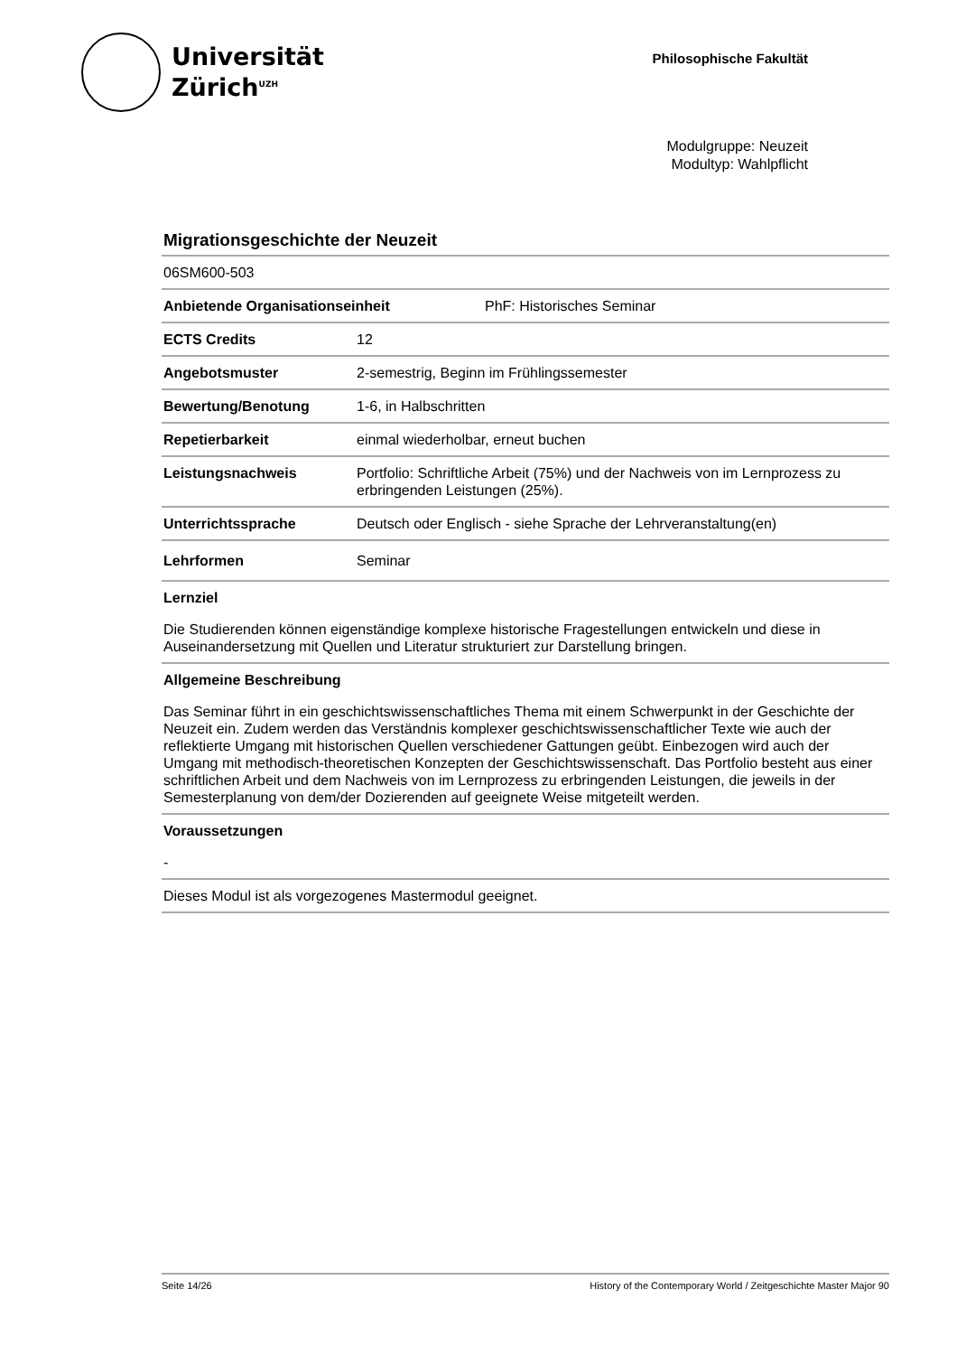Universität
Zürich<sup>UZH</sup>
Philosophische Fakultät
Modulgruppe: Neuzeit
Modultyp: Wahlpflicht
Migrationsgeschichte der Neuzeit
06SM600-503
Anbietende Organisationseinheit PhF: Historisches Seminar
ECTS Credits 12
Angebotsmuster 2-semestrig, Beginn im Frühlingssemester
Bewertung/Benotung 1-6, in Halbschritten
Repetierbarkeit einmal wiederholbar, erneut buchen
Leistungsnachweis Portfolio: Schriftliche Arbeit (75%) und der Nachweis von im Lernprozess zu erbringenden Leistungen (25%).
Unterrichtssprache Deutsch oder Englisch - siehe Sprache der Lehrveranstaltung(en)
Lehrformen Seminar
Lernziel
Die Studierenden können eigenständige komplexe historische Fragestellungen entwickeln und diese in Auseinandersetzung mit Quellen und Literatur strukturiert zur Darstellung bringen.
Allgemeine Beschreibung
Das Seminar führt in ein geschichtswissenschaftliches Thema mit einem Schwerpunkt in der Geschichte der Neuzeit ein. Zudem werden das Verständnis komplexer geschichtswissenschaftlicher Texte wie auch der reflektierte Umgang mit historischen Quellen verschiedener Gattungen geübt. Einbezogen wird auch der Umgang mit methodisch-theoretischen Konzepten der Geschichtswissenschaft. Das Portfolio besteht aus einer schriftlichen Arbeit und dem Nachweis von im Lernprozess zu erbringenden Leistungen, die jeweils in der Semesterplanung von dem/der Dozierenden auf geeignete Weise mitgeteilt werden.
Voraussetzungen
-
Dieses Modul ist als vorgezogenes Mastermodul geeignet.
Seite 14/26 History of the Contemporary World / Zeitgeschichte Master Major 90